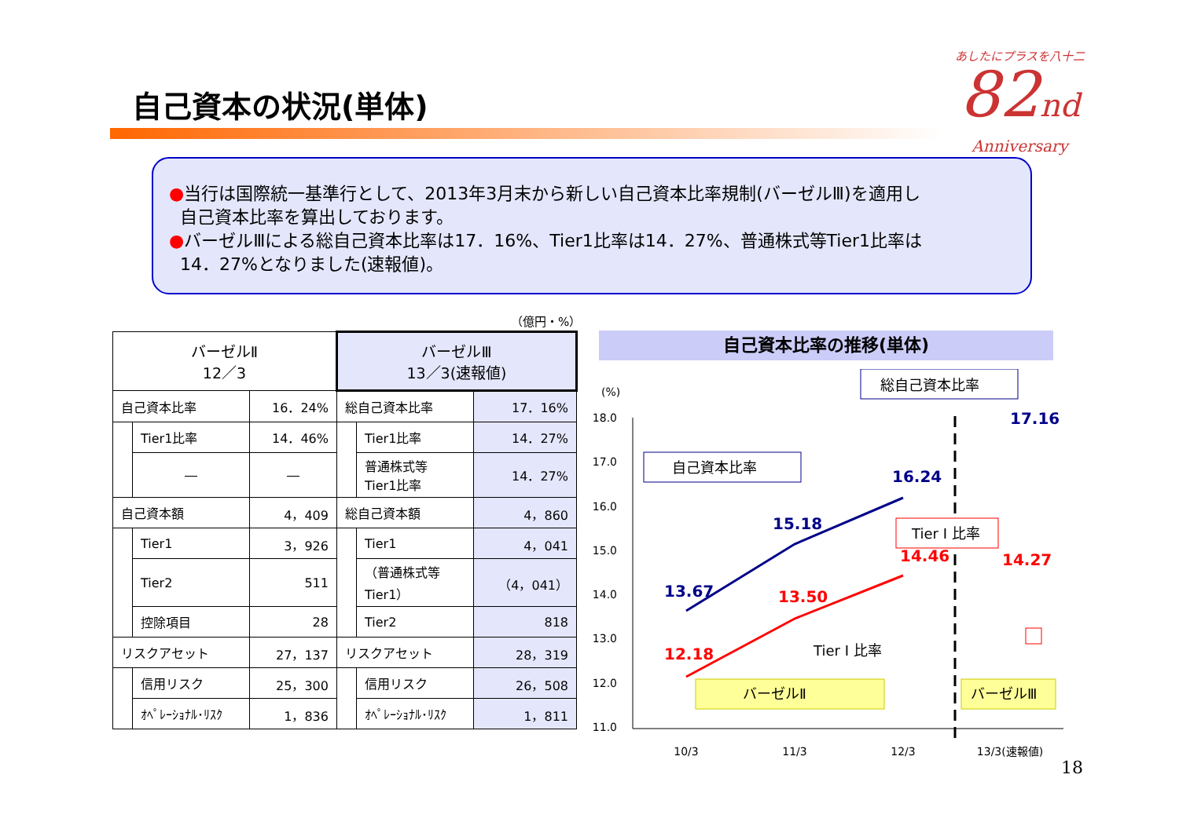自己資本の状況(単体)
あしたにプラスを八十二
82nd
Anniversary
●当行は国際統一基準行として、2013年3月末から新しい自己資本比率規制(バーゼルⅢ)を適用し
自己資本比率を算出しております。
●バーゼルⅢによる総自己資本比率は17．16%、Tier1比率は14．27%、普通株式等Tier1比率は
14．27%となりました(速報値)。
（億円・%）
| バーゼルⅡ 12／3 | | | バーゼルⅢ 13／3(速報値) | | |
| 自己資本比率 | | 16．24% | 総自己資本比率 | | 17．16% |
| | Tier1比率 | 14．46% | | Tier1比率 | 14．27% |
| | ― | ― | | 普通株式等 Tier1比率 | 14．27% |
| 自己資本額 | | 4，409 | 総自己資本額 | | 4，860 |
| | Tier1 | 3，926 | | Tier1 | 4，041 |
| | Tier2 | 511 | | （普通株式等 Tier1） | （4，041） |
| | 控除項目 | 28 | | Tier2 | 818 |
| リスクアセット | | 27，137 | リスクアセット | | 28，319 |
| | 信用リスク | 25，300 | | 信用リスク | 26，508 |
| | ｵﾍﾟﾚｰｼｮﾅﾙ･ﾘｽｸ | 1，836 | | ｵﾍﾟﾚｰｼｮﾅﾙ･ﾘｽｸ | 1，811 |
自己資本比率の推移(単体)
(%)
18.0
17.0
16.0
15.0
14.0
13.0
12.0
11.0
13.67
15.18
16.24
17.16
12.18
13.50
14.46
14.27
バーゼルⅡ
バーゼルⅢ
自己資本比率
総自己資本比率
Tier Ⅰ 比率
10/3
11/3
12/3
13/3(速報値)
Tier Ⅰ 比率
18